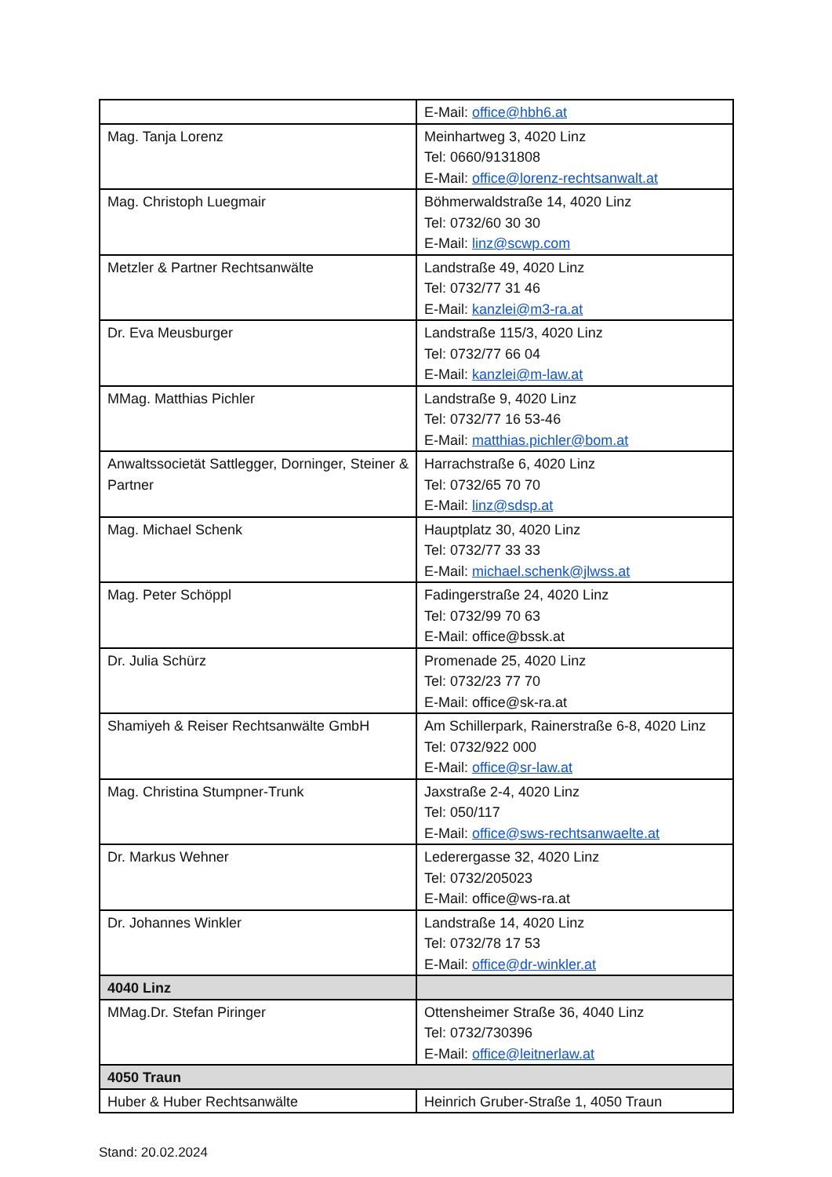| | E-Mail: office@hbh6.at |
| Mag. Tanja Lorenz | Meinhartweg 3, 4020 Linz Tel: 0660/9131808 E-Mail: office@lorenz-rechtsanwalt.at |
| Mag. Christoph Luegmair | Böhmerwaldstraße 14, 4020 Linz Tel: 0732/60 30 30 E-Mail: linz@scwp.com |
| Metzler & Partner Rechtsanwälte | Landstraße 49, 4020 Linz Tel: 0732/77 31 46 E-Mail: kanzlei@m3-ra.at |
| Dr. Eva Meusburger | Landstraße 115/3, 4020 Linz Tel: 0732/77 66 04 E-Mail: kanzlei@m-law.at |
| MMag. Matthias Pichler | Landstraße 9, 4020 Linz Tel: 0732/77 16 53-46 E-Mail: matthias.pichler@bom.at |
| Anwaltssocietät Sattlegger, Dorninger, Steiner & Partner | Harrachstraße 6, 4020 Linz Tel: 0732/65 70 70 E-Mail: linz@sdsp.at |
| Mag. Michael Schenk | Hauptplatz 30, 4020 Linz Tel: 0732/77 33 33 E-Mail: michael.schenk@jlwss.at |
| Mag. Peter Schöppl | Fadingerstraße 24, 4020 Linz Tel: 0732/99 70 63 E-Mail: office@bssk.at |
| Dr. Julia Schürz | Promenade 25, 4020 Linz Tel: 0732/23 77 70 E-Mail: office@sk-ra.at |
| Shamiyeh & Reiser Rechtsanwälte GmbH | Am Schillerpark, Rainerstraße 6-8, 4020 Linz Tel: 0732/922 000 E-Mail: office@sr-law.at |
| Mag. Christina Stumpner-Trunk | Jaxstraße 2-4, 4020 Linz Tel: 050/117 E-Mail: office@sws-rechtsanwaelte.at |
| Dr. Markus Wehner | Lederergasse 32, 4020 Linz Tel: 0732/205023 E-Mail: office@ws-ra.at |
| Dr. Johannes Winkler | Landstraße 14, 4020 Linz Tel: 0732/78 17 53 E-Mail: office@dr-winkler.at |
| 4040 Linz | |
| MMag.Dr. Stefan Piringer | Ottensheimer Straße 36, 4040 Linz Tel: 0732/730396 E-Mail: office@leitnerlaw.at |
| 4050 Traun | |
| Huber & Huber Rechtsanwälte | Heinrich Gruber-Straße 1, 4050 Traun |
Stand: 20.02.2024